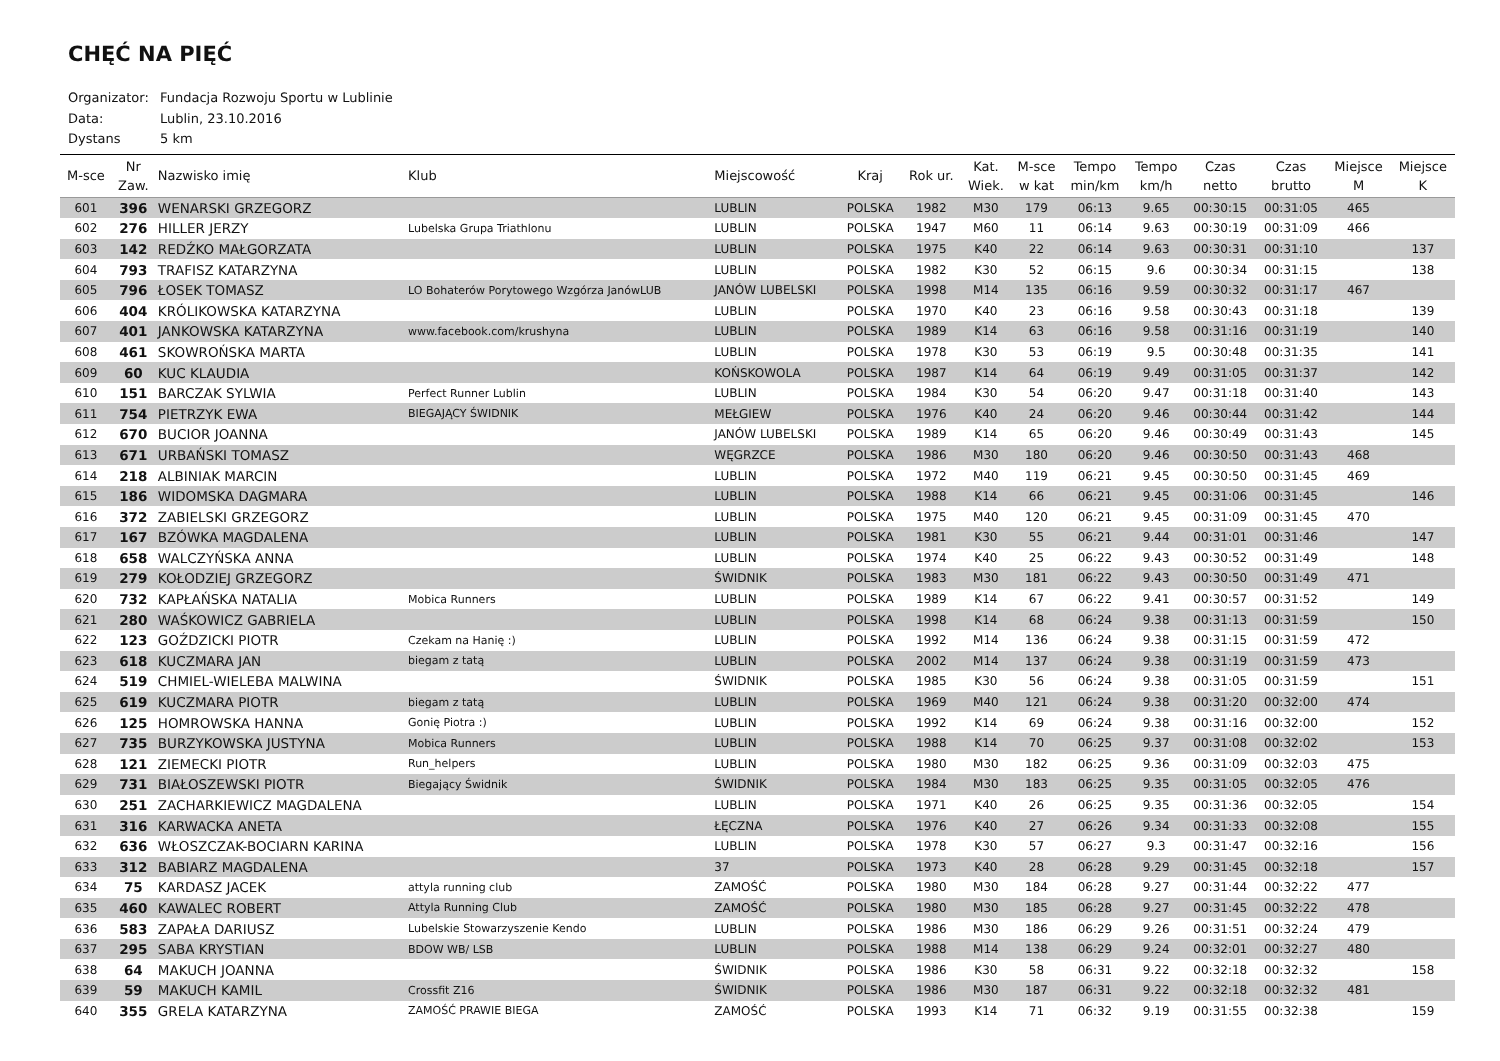CHĘĆ NA PIĘĆ
Organizator: Fundacja Rozwoju Sportu w Lublinie
Data: Lublin, 23.10.2016
Dystans 5 km
| M-sce | Nr Zaw. | Nazwisko imię | Klub | Miejscowość | Kraj | Rok ur. | Kat. Wiek. | M-sce w kat | Tempo min/km | Tempo km/h | Czas netto | Czas brutto | Miejsce M | Miejsce K |
| --- | --- | --- | --- | --- | --- | --- | --- | --- | --- | --- | --- | --- | --- | --- |
| 601 | 396 | WENARSKI GRZEGORZ | | LUBLIN | POLSKA | 1982 | M30 | 179 | 06:13 | 9.65 | 00:30:15 | 00:31:05 | 465 | |
| 602 | 276 | HILLER JERZY | Lubelska Grupa Triathlonu | LUBLIN | POLSKA | 1947 | M60 | 11 | 06:14 | 9.63 | 00:30:19 | 00:31:09 | 466 | |
| 603 | 142 | REDŹKO MAŁGORZATA | | LUBLIN | POLSKA | 1975 | K40 | 22 | 06:14 | 9.63 | 00:30:31 | 00:31:10 | | 137 |
| 604 | 793 | TRAFISZ KATARZYNA | | LUBLIN | POLSKA | 1982 | K30 | 52 | 06:15 | 9.6 | 00:30:34 | 00:31:15 | | 138 |
| 605 | 796 | ŁOSEK TOMASZ | LO Bohaterów Porytowego Wzgórza JanówLUB | JANÓW LUBELSKI | POLSKA | 1998 | M14 | 135 | 06:16 | 9.59 | 00:30:32 | 00:31:17 | 467 | |
| 606 | 404 | KRÓLIKOWSKA KATARZYNA | | LUBLIN | POLSKA | 1970 | K40 | 23 | 06:16 | 9.58 | 00:30:43 | 00:31:18 | | 139 |
| 607 | 401 | JANKOWSKA KATARZYNA | www.facebook.com/krushyna | LUBLIN | POLSKA | 1989 | K14 | 63 | 06:16 | 9.58 | 00:31:16 | 00:31:19 | | 140 |
| 608 | 461 | SKOWROŃSKA MARTA | | LUBLIN | POLSKA | 1978 | K30 | 53 | 06:19 | 9.5 | 00:30:48 | 00:31:35 | | 141 |
| 609 | 60 | KUC KLAUDIA | | KOŃSKOWOLA | POLSKA | 1987 | K14 | 64 | 06:19 | 9.49 | 00:31:05 | 00:31:37 | | 142 |
| 610 | 151 | BARCZAK SYLWIA | Perfect Runner Lublin | LUBLIN | POLSKA | 1984 | K30 | 54 | 06:20 | 9.47 | 00:31:18 | 00:31:40 | | 143 |
| 611 | 754 | PIETRZYK EWA | BIEGAJĄCY ŚWIDNIK | MEŁGIEW | POLSKA | 1976 | K40 | 24 | 06:20 | 9.46 | 00:30:44 | 00:31:42 | | 144 |
| 612 | 670 | BUCIOR JOANNA | | JANÓW LUBELSKI | POLSKA | 1989 | K14 | 65 | 06:20 | 9.46 | 00:30:49 | 00:31:43 | | 145 |
| 613 | 671 | URBAŃSKI TOMASZ | | WĘGRZCE | POLSKA | 1986 | M30 | 180 | 06:20 | 9.46 | 00:30:50 | 00:31:43 | 468 | |
| 614 | 218 | ALBINIAK MARCIN | | LUBLIN | POLSKA | 1972 | M40 | 119 | 06:21 | 9.45 | 00:30:50 | 00:31:45 | 469 | |
| 615 | 186 | WIDOMSKA DAGMARA | | LUBLIN | POLSKA | 1988 | K14 | 66 | 06:21 | 9.45 | 00:31:06 | 00:31:45 | | 146 |
| 616 | 372 | ZABIELSKI GRZEGORZ | | LUBLIN | POLSKA | 1975 | M40 | 120 | 06:21 | 9.45 | 00:31:09 | 00:31:45 | 470 | |
| 617 | 167 | BZÓWKA MAGDALENA | | LUBLIN | POLSKA | 1981 | K30 | 55 | 06:21 | 9.44 | 00:31:01 | 00:31:46 | | 147 |
| 618 | 658 | WALCZYŃSKA ANNA | | LUBLIN | POLSKA | 1974 | K40 | 25 | 06:22 | 9.43 | 00:30:52 | 00:31:49 | | 148 |
| 619 | 279 | KOŁODZIEJ GRZEGORZ | | ŚWIDNIK | POLSKA | 1983 | M30 | 181 | 06:22 | 9.43 | 00:30:50 | 00:31:49 | 471 | |
| 620 | 732 | KAPŁAŃSKA NATALIA | Mobica Runners | LUBLIN | POLSKA | 1989 | K14 | 67 | 06:22 | 9.41 | 00:30:57 | 00:31:52 | | 149 |
| 621 | 280 | WAŚKOWICZ GABRIELA | | LUBLIN | POLSKA | 1998 | K14 | 68 | 06:24 | 9.38 | 00:31:13 | 00:31:59 | | 150 |
| 622 | 123 | GOŹDZICKI PIOTR | Czekam na Hanię :) | LUBLIN | POLSKA | 1992 | M14 | 136 | 06:24 | 9.38 | 00:31:15 | 00:31:59 | 472 | |
| 623 | 618 | KUCZMARA JAN | biegam z tatą | LUBLIN | POLSKA | 2002 | M14 | 137 | 06:24 | 9.38 | 00:31:19 | 00:31:59 | 473 | |
| 624 | 519 | CHMIEL-WIELEBA MALWINA | | ŚWIDNIK | POLSKA | 1985 | K30 | 56 | 06:24 | 9.38 | 00:31:05 | 00:31:59 | | 151 |
| 625 | 619 | KUCZMARA PIOTR | biegam z tatą | LUBLIN | POLSKA | 1969 | M40 | 121 | 06:24 | 9.38 | 00:31:20 | 00:32:00 | 474 | |
| 626 | 125 | HOMROWSKA HANNA | Gonię Piotra :) | LUBLIN | POLSKA | 1992 | K14 | 69 | 06:24 | 9.38 | 00:31:16 | 00:32:00 | | 152 |
| 627 | 735 | BURZYKOWSKA JUSTYNA | Mobica Runners | LUBLIN | POLSKA | 1988 | K14 | 70 | 06:25 | 9.37 | 00:31:08 | 00:32:02 | | 153 |
| 628 | 121 | ZIEMECKI PIOTR | Run_helpers | LUBLIN | POLSKA | 1980 | M30 | 182 | 06:25 | 9.36 | 00:31:09 | 00:32:03 | 475 | |
| 629 | 731 | BIAŁOSZEWSKI PIOTR | Biegający Świdnik | ŚWIDNIK | POLSKA | 1984 | M30 | 183 | 06:25 | 9.35 | 00:31:05 | 00:32:05 | 476 | |
| 630 | 251 | ZACHARKIEWICZ MAGDALENA | | LUBLIN | POLSKA | 1971 | K40 | 26 | 06:25 | 9.35 | 00:31:36 | 00:32:05 | | 154 |
| 631 | 316 | KARWACKA ANETA | | ŁĘCZNA | POLSKA | 1976 | K40 | 27 | 06:26 | 9.34 | 00:31:33 | 00:32:08 | | 155 |
| 632 | 636 | WŁOSZCZAK-BOCIARN KARINA | | LUBLIN | POLSKA | 1978 | K30 | 57 | 06:27 | 9.3 | 00:31:47 | 00:32:16 | | 156 |
| 633 | 312 | BABIARZ MAGDALENA | | 37 | POLSKA | 1973 | K40 | 28 | 06:28 | 9.29 | 00:31:45 | 00:32:18 | | 157 |
| 634 | 75 | KARDASZ JACEK | attyla running club | ZAMOŚĆ | POLSKA | 1980 | M30 | 184 | 06:28 | 9.27 | 00:31:44 | 00:32:22 | 477 | |
| 635 | 460 | KAWALEC ROBERT | Attyla Running Club | ZAMOŚĆ | POLSKA | 1980 | M30 | 185 | 06:28 | 9.27 | 00:31:45 | 00:32:22 | 478 | |
| 636 | 583 | ZAPAŁA DARIUSZ | Lubelskie Stowarzyszenie Kendo | LUBLIN | POLSKA | 1986 | M30 | 186 | 06:29 | 9.26 | 00:31:51 | 00:32:24 | 479 | |
| 637 | 295 | SABA KRYSTIAN | BDOW WB/ LSB | LUBLIN | POLSKA | 1988 | M14 | 138 | 06:29 | 9.24 | 00:32:01 | 00:32:27 | 480 | |
| 638 | 64 | MAKUCH JOANNA | | ŚWIDNIK | POLSKA | 1986 | K30 | 58 | 06:31 | 9.22 | 00:32:18 | 00:32:32 | | 158 |
| 639 | 59 | MAKUCH KAMIL | Crossfit Z16 | ŚWIDNIK | POLSKA | 1986 | M30 | 187 | 06:31 | 9.22 | 00:32:18 | 00:32:32 | 481 | |
| 640 | 355 | GRELA KATARZYNA | ZAMOŚĆ PRAWIE BIEGA | ZAMOŚĆ | POLSKA | 1993 | K14 | 71 | 06:32 | 9.19 | 00:31:55 | 00:32:38 | | 159 |